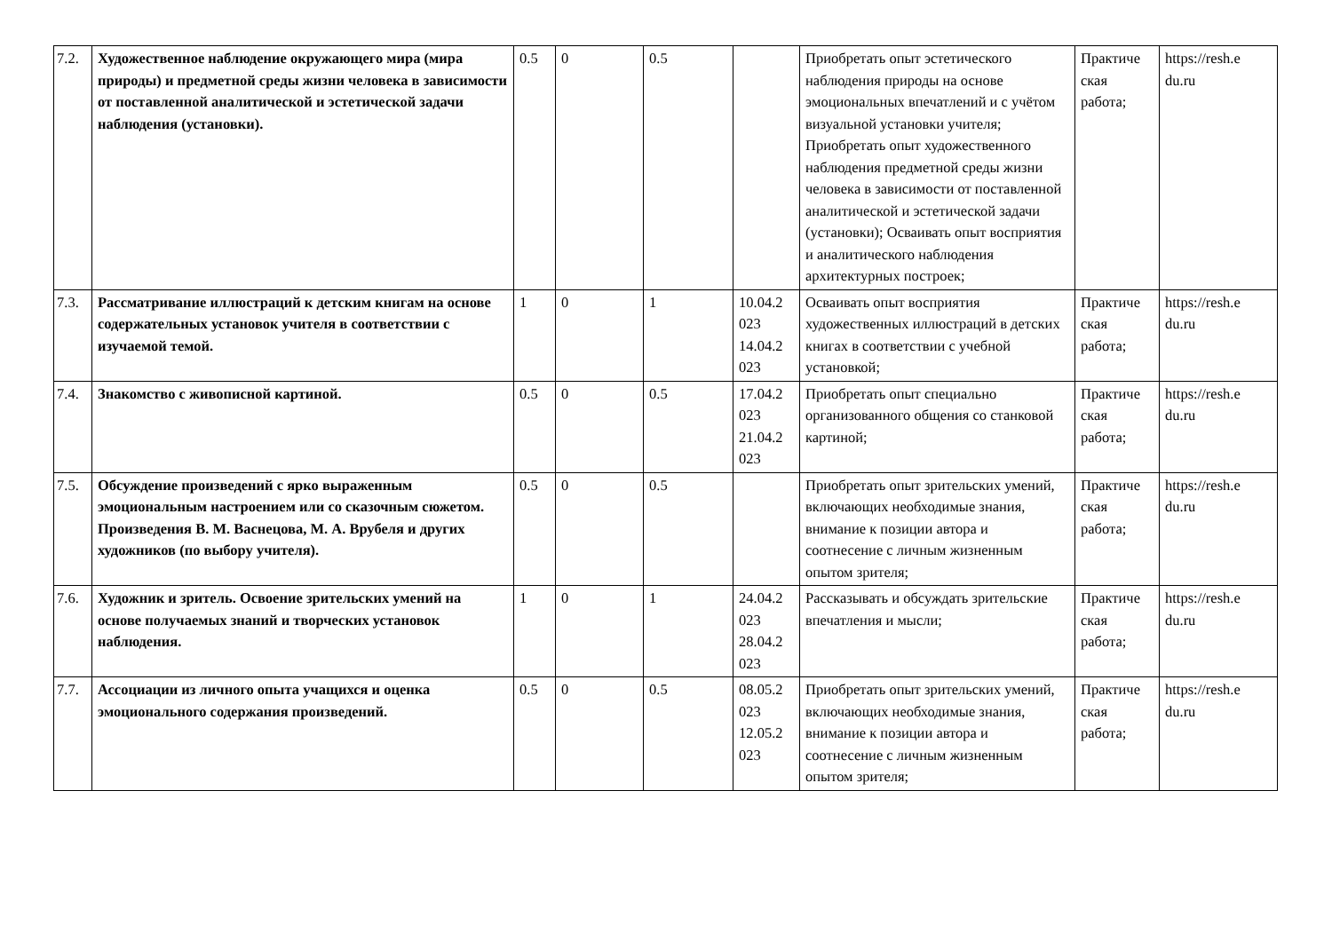| 7.2. | Художественное наблюдение окружающего мира (мира природы) и предметной среды жизни человека в зависимости от поставленной аналитической и эстетической задачи наблюдения (установки). | 0.5 | 0 | 0.5 | | Приобретать опыт эстетического наблюдения природы на основе эмоциональных впечатлений и с учётом визуальной установки учителя; Приобретать опыт художественного наблюдения предметной среды жизни человека в зависимости от поставленной аналитической и эстетической задачи (установки); Осваивать опыт восприятия и аналитического наблюдения архитектурных построек; | Практиче ская работа; | https://resh.e du.ru |
| 7.3. | Рассматривание иллюстраций к детским книгам на основе содержательных установок учителя в соответствии с изучаемой темой. | 1 | 0 | 1 | 10.04.2 023 14.04.2 023 | Осваивать опыт восприятия художественных иллюстраций в детских книгах в соответствии с учебной установкой; | Практиче ская работа; | https://resh.e du.ru |
| 7.4. | Знакомство с живописной картиной. | 0.5 | 0 | 0.5 | 17.04.2 023 21.04.2 023 | Приобретать опыт специально организованного общения со станковой картиной; | Практиче ская работа; | https://resh.e du.ru |
| 7.5. | Обсуждение произведений с ярко выраженным эмоциональным настроением или со сказочным сюжетом. Произведения В. М. Васнецова, М. А. Врубеля и других художников (по выбору учителя). | 0.5 | 0 | 0.5 | | Приобретать опыт зрительских умений, включающих необходимые знания, внимание к позиции автора и соотнесение с личным жизненным опытом зрителя; | Практиче ская работа; | https://resh.e du.ru |
| 7.6. | Художник и зритель. Освоение зрительских умений на основе получаемых знаний и творческих установок наблюдения. | 1 | 0 | 1 | 24.04.2 023 28.04.2 023 | Рассказывать и обсуждать зрительские впечатления и мысли; | Практиче ская работа; | https://resh.e du.ru |
| 7.7. | Ассоциации из личного опыта учащихся и оценка эмоционального содержания произведений. | 0.5 | 0 | 0.5 | 08.05.2 023 12.05.2 023 | Приобретать опыт зрительских умений, включающих необходимые знания, внимание к позиции автора и соотнесение с личным жизненным опытом зрителя; | Практиче ская работа; | https://resh.e du.ru |